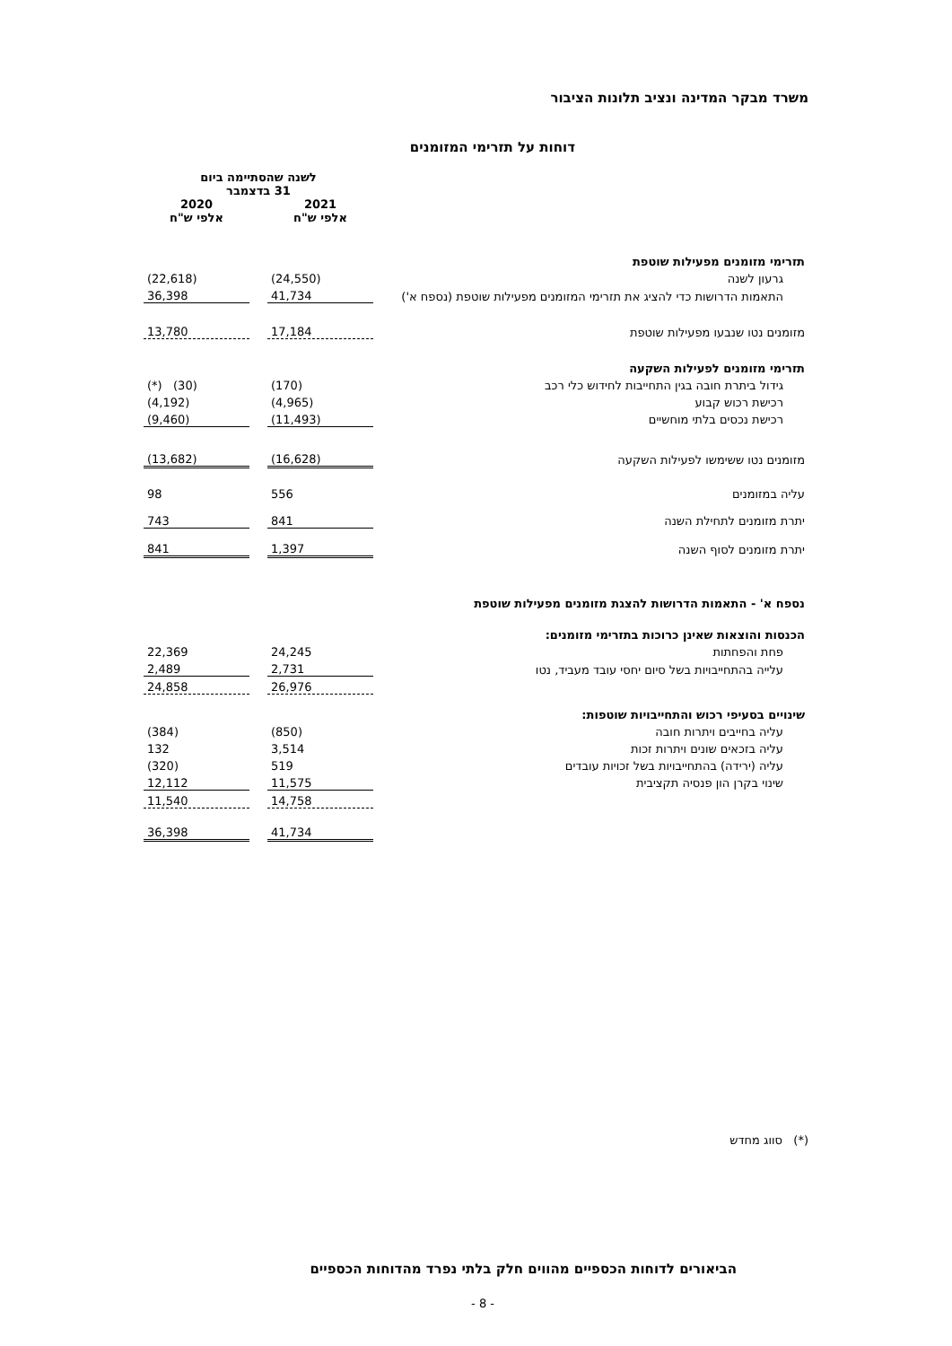משרד מבקר המדינה ונציב תלונות הציבור
דוחות על תזרימי המזומנים
| | לשנה שהסתיימה ביום 31 בדצמבר | | |
| | 2021 אלפי ש"ח | | 2020 אלפי ש"ח |
| תזרימי מזומנים מפעילות שוטפת | | | |
| גרעון לשנה | (24,550) | | (22,618) |
| התאמות הדרושות כדי להציג את תזרימי המזומנים מפעילות שוטפת (נספח א') | 41,734 | | 36,398 |
| מזומנים נטו שנבעו מפעילות שוטפת | 17,184 | | 13,780 |
| תזרימי מזומנים לפעילות השקעה | | | |
| גידול ביתרת חובה בגין התחייבות לחידוש כלי רכב | (170) | | (*) (30) |
| רכישת רכוש קבוע | (4,965) | | (4,192) |
| רכישת נכסים בלתי מוחשיים | (11,493) | | (9,460) |
| מזומנים נטו ששימשו לפעילות השקעה | (16,628) | | (13,682) |
| עליה במזומנים | 556 | | 98 |
| יתרת מזומנים לתחילת השנה | 841 | | 743 |
| יתרת מזומנים לסוף השנה | 1,397 | | 841 |
| נספח א' - התאמות הדרושות להצגת מזומנים מפעילות שוטפת | | | |
| הכנסות והוצאות שאינן כרוכות בתזרימי מזומנים: | | | |
| פחת והפחתות | 24,245 | | 22,369 |
| עלייה בהתחייבויות בשל סיום יחסי עובד מעביד, נטו | 2,731 | | 2,489 |
| | 26,976 | | 24,858 |
| שינויים בסעיפי רכוש והתחייבויות שוטפות: | | | |
| עליה בחייבים ויתרות חובה | (850) | | (384) |
| עליה בזכאים שונים ויתרות זכות | 3,514 | | 132 |
| עליה (ירידה) בהתחייבויות בשל זכויות עובדים | 519 | | (320) |
| שינוי בקרן הון פנסיה תקציבית | 11,575 | | 12,112 |
| | 14,758 | | 11,540 |
| | 41,734 | | 36,398 |
(*) סווג מחדש
הביאורים לדוחות הכספיים מהווים חלק בלתי נפרד מהדוחות הכספיים
- 8 -